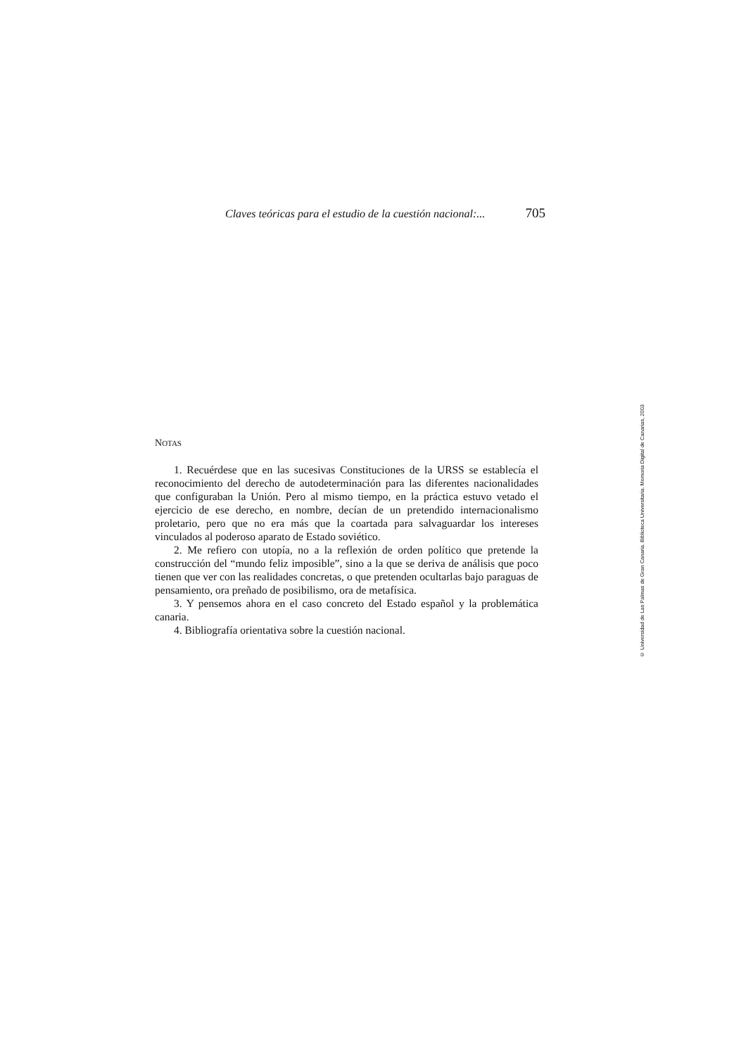Claves teóricas para el estudio de la cuestión nacional:... 705
NOTAS
1. Recuérdese que en las sucesivas Constituciones de la URSS se establecía el reconocimiento del derecho de autodeterminación para las diferentes nacionalidades que configuraban la Unión. Pero al mismo tiempo, en la práctica estuvo vetado el ejercicio de ese derecho, en nombre, decían de un pretendido internacionalismo proletario, pero que no era más que la coartada para salvaguardar los intereses vinculados al poderoso aparato de Estado soviético.
2. Me refiero con utopía, no a la reflexión de orden político que pretende la construcción del “mundo feliz imposible”, sino a la que se deriva de análisis que poco tienen que ver con las realidades concretas, o que pretenden ocultarlas bajo paraguas de pensamiento, ora preñado de posibilismo, ora de metafísica.
3. Y pensemos ahora en el caso concreto del Estado español y la problemática canaria.
4. Bibliografía orientativa sobre la cuestión nacional.
© Universidad de Las Palmas de Gran Canaria. Biblioteca Universitaria. Memoria Digital de Canarias, 2003